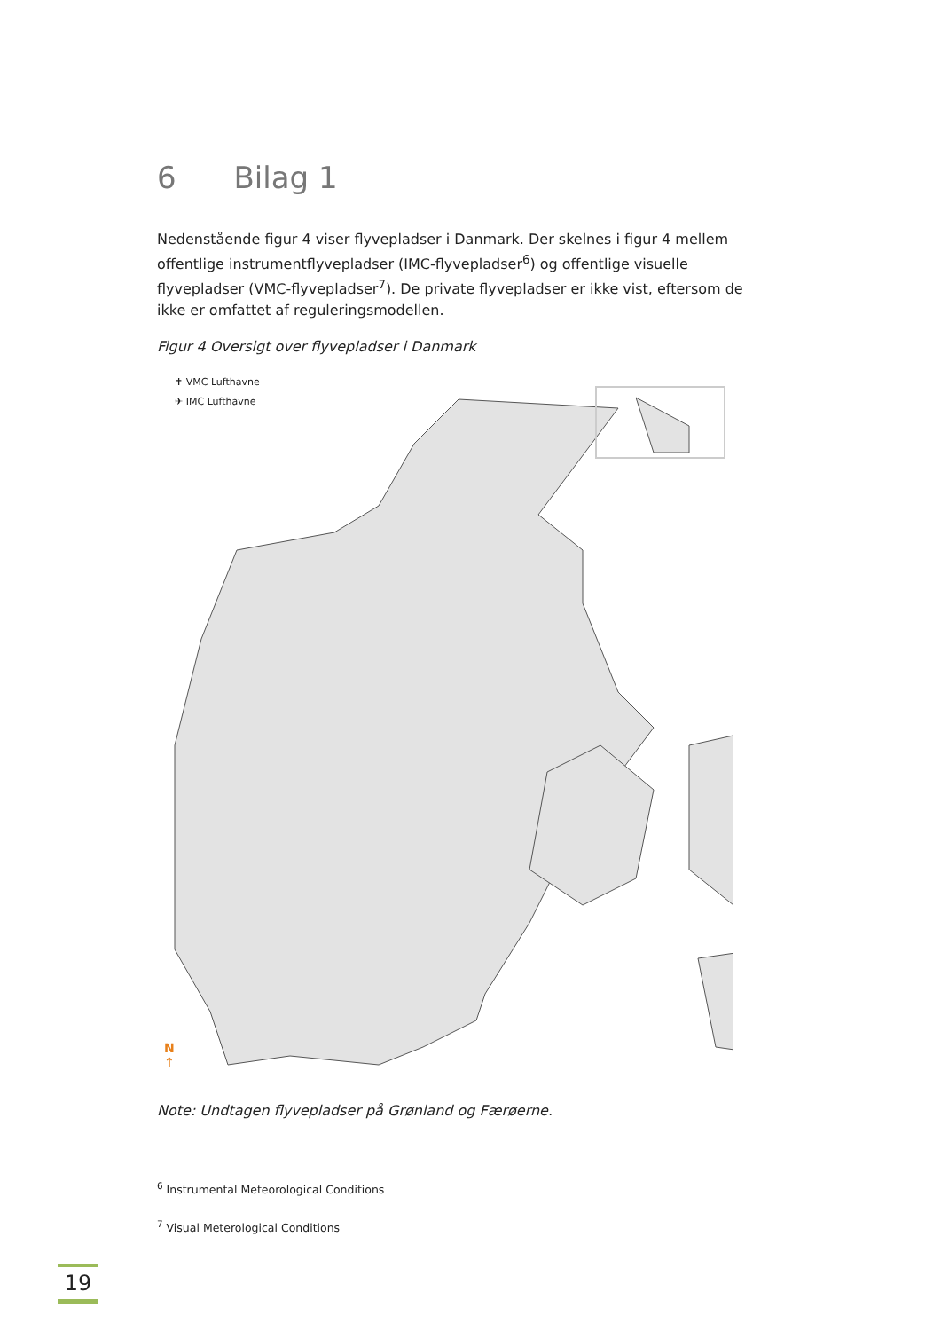6 Bilag 1
Nedenstående figur 4 viser flyvepladser i Danmark. Der skelnes i figur 4 mellem offentlige instrumentflyvepladser (IMC-flyvepladser<sup>6</sup>) og offentlige visuelle flyvepladser (VMC-flyvepladser<sup>7</sup>). De private flyvepladser er ikke vist, eftersom de ikke er omfattet af reguleringsmodellen.
Figur 4 Oversigt over flyvepladser i Danmark
✝ VMC Lufthavne
✈ IMC Lufthavne
N
↑
Note: Undtagen flyvepladser på Grønland og Færøerne.
<sup>6</sup> Instrumental Meteorological Conditions
<sup>7</sup> Visual Meterological Conditions
19